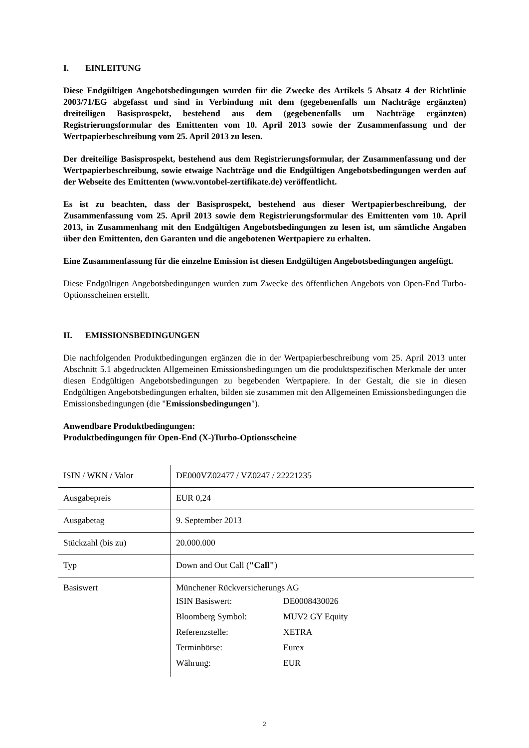I. EINLEITUNG
Diese Endgültigen Angebotsbedingungen wurden für die Zwecke des Artikels 5 Absatz 4 der Richtlinie 2003/71/EG abgefasst und sind in Verbindung mit dem (gegebenenfalls um Nachträge ergänzten) dreiteiligen Basisprospekt, bestehend aus dem (gegebenenfalls um Nachträge ergänzten) Registrierungsformular des Emittenten vom 10. April 2013 sowie der Zusammenfassung und der Wertpapierbeschreibung vom 25. April 2013 zu lesen.
Der dreiteilige Basisprospekt, bestehend aus dem Registrierungsformular, der Zusammenfassung und der Wertpapierbeschreibung, sowie etwaige Nachträge und die Endgültigen Angebotsbedingungen werden auf der Webseite des Emittenten (www.vontobel-zertifikate.de) veröffentlicht.
Es ist zu beachten, dass der Basisprospekt, bestehend aus dieser Wertpapierbeschreibung, der Zusammenfassung vom 25. April 2013 sowie dem Registrierungsformular des Emittenten vom 10. April 2013, in Zusammenhang mit den Endgültigen Angebotsbedingungen zu lesen ist, um sämtliche Angaben über den Emittenten, den Garanten und die angebotenen Wertpapiere zu erhalten.
Eine Zusammenfassung für die einzelne Emission ist diesen Endgültigen Angebotsbedingungen angefügt.
Diese Endgültigen Angebotsbedingungen wurden zum Zwecke des öffentlichen Angebots von Open-End Turbo-Optionsscheinen erstellt.
II. EMISSIONSBEDINGUNGEN
Die nachfolgenden Produktbedingungen ergänzen die in der Wertpapierbeschreibung vom 25. April 2013 unter Abschnitt 5.1 abgedruckten Allgemeinen Emissionsbedingungen um die produktspezifischen Merkmale der unter diesen Endgültigen Angebotsbedingungen zu begebenden Wertpapiere. In der Gestalt, die sie in diesen Endgültigen Angebotsbedingungen erhalten, bilden sie zusammen mit den Allgemeinen Emissionsbedingungen die Emissionsbedingungen (die "Emissionsbedingungen").
Anwendbare Produktbedingungen:
Produktbedingungen für Open-End (X-)Turbo-Optionsscheine
| ISIN / WKN / Valor | DE000VZ02477 / VZ0247 / 22221235 |
| Ausgabepreis | EUR 0,24 |
| Ausgabetag | 9. September 2013 |
| Stückzahl (bis zu) | 20.000.000 |
| Typ | Down and Out Call ( "Call" ) |
| Basiswert | Münchener Rückversicherungs AG / ISIN Basiswert: / DE0008430026 / / Bloomberg Symbol: / MUV2 GY Equity / / Referenzstelle: / XETRA / / Terminbörse: / Eurex / / Währung: / EUR / |
2